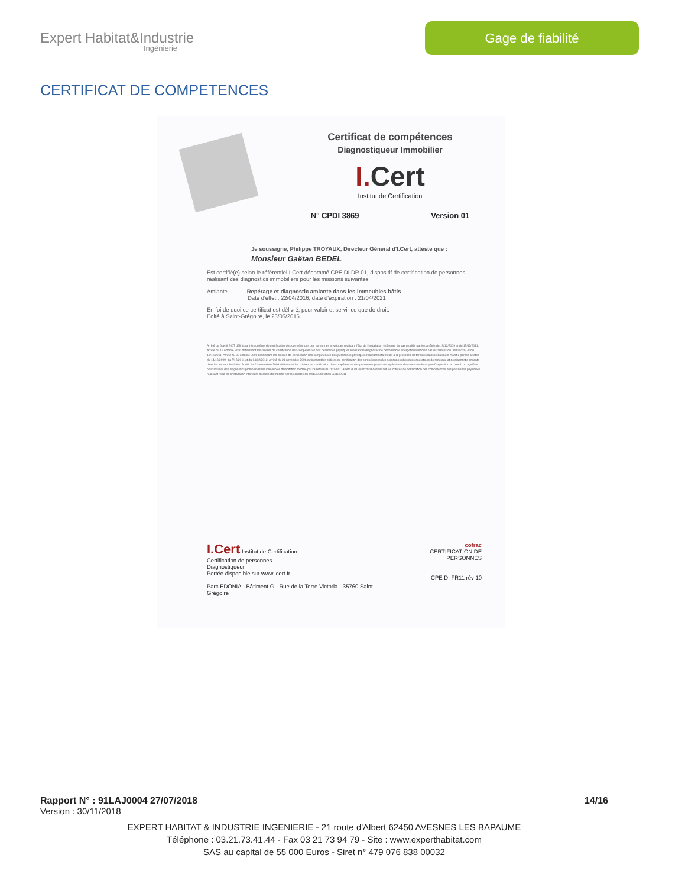Expert Habitat&Industrie
Ingénierie
Gage de fiabilité
CERTIFICAT DE COMPETENCES
Certificat de compétences
Diagnostiqueur Immobilier
I.Cert
Institut de Certification
N° CPDI 3869 Version 01
Je soussigné, Philippe TROYAUX, Directeur Général d'I.Cert, atteste que :
Monsieur Gaëtan BEDEL
Est certifié(e) selon le référentiel I.Cert dénommé CPE DI DR 01, dispositif de certification de personnes réalisant des diagnostics immobiliers pour les missions suivantes :
Amiante Repérage et diagnostic amiante dans les immeubles bâtis
Date d'effet : 22/04/2016, date d'expiration : 21/04/2021
En foi de quoi ce certificat est délivré, pour valoir et servir ce que de droit.
Edité à Saint-Grégoire, le 23/05/2016
Arrêté du 6 avril 2007 définissant les critères de certification des compétences des personnes physiques réalisant l'état de l'installation intérieure de gaz modifié par les arrêtés du 15/12/2009 et du 15/12/2011. Arrêté du 16 octobre 2006 définissant les critères de certification des compétences des personnes physiques réalisant le diagnostic de performance énergétique modifié par les arrêtés du 08/12/2009 et du 13/12/2011. Arrêté du 30 octobre 2006 définissant les critères de certification des compétences des personnes physiques réalisant l'état relatif à la présence de termites dans le bâtiment modifié par les arrêtés du 14/12/2009, du 7/12/2011 et du 14/02/2012. Arrêté du 21 novembre 2006 définissant les critères de certification des compétences des personnes physiques opérateurs de repérage et de diagnostic amiante dans les immeubles bâtis. Arrêté du 21 novembre 2006 définissant les critères de certification des compétences des personnes physiques opérateurs des constats de risque d'exposition au plomb ou agréées pour réaliser des diagnostics plomb dans les immeubles d'habitation modifié par l'arrêté du 07/12/2011. Arrêté du 8 juillet 2008 définissant les critères de certification des compétences des personnes physiques réalisant l'état de l'installation intérieure d'électricité modifié par les arrêtés du 10/12/2009 et du 02/12/2011
I.Cert Institut de Certification
Certification de personnes
Diagnostiqueur
Portée disponible sur www.icert.fr
Parc EDONIA - Bâtiment G - Rue de la Terre Victoria - 35760 Saint-Grégoire
cofrac
CERTIFICATION DE PERSONNES
CPE DI FR11 rév 10
Rapport N° : 91LAJ0004 27/07/2018 14/16
Version : 30/11/2018
EXPERT HABITAT & INDUSTRIE INGENIERIE - 21 route d'Albert 62450 AVESNES LES BAPAUME
Téléphone : 03.21.73.41.44 - Fax 03 21 73 94 79 - Site : www.experthabitat.com
SAS au capital de 55 000 Euros - Siret n° 479 076 838 00032